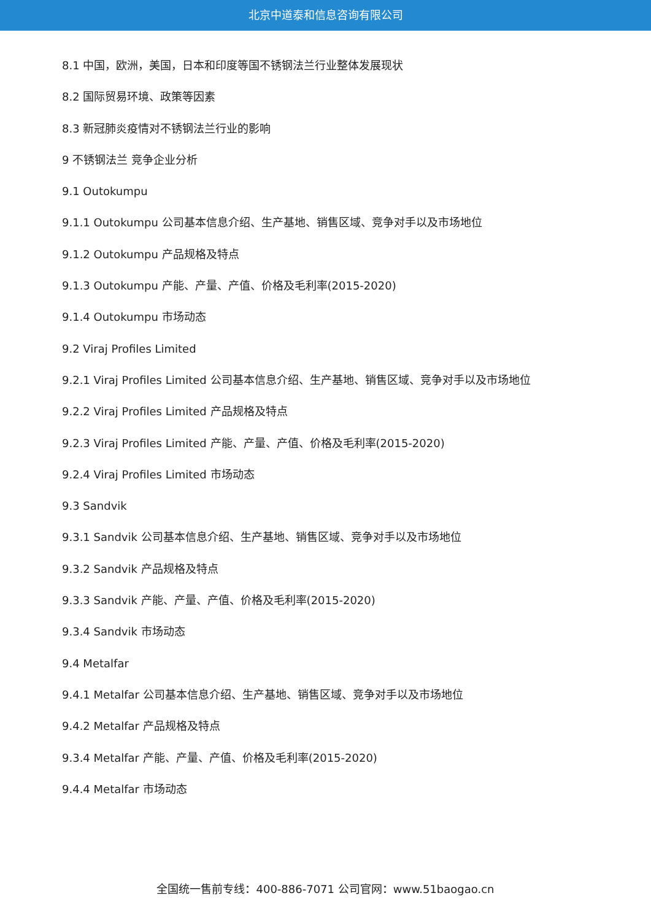北京中道泰和信息咨询有限公司
8.1 中国，欧洲，美国，日本和印度等国不锈钢法兰行业整体发展现状
8.2 国际贸易环境、政策等因素
8.3 新冠肺炎疫情对不锈钢法兰行业的影响
9 不锈钢法兰 竞争企业分析
9.1 Outokumpu
9.1.1 Outokumpu 公司基本信息介绍、生产基地、销售区域、竞争对手以及市场地位
9.1.2 Outokumpu 产品规格及特点
9.1.3 Outokumpu 产能、产量、产值、价格及毛利率(2015-2020)
9.1.4 Outokumpu 市场动态
9.2 Viraj Profiles Limited
9.2.1 Viraj Profiles Limited 公司基本信息介绍、生产基地、销售区域、竞争对手以及市场地位
9.2.2 Viraj Profiles Limited 产品规格及特点
9.2.3 Viraj Profiles Limited 产能、产量、产值、价格及毛利率(2015-2020)
9.2.4 Viraj Profiles Limited 市场动态
9.3 Sandvik
9.3.1 Sandvik 公司基本信息介绍、生产基地、销售区域、竞争对手以及市场地位
9.3.2 Sandvik 产品规格及特点
9.3.3 Sandvik 产能、产量、产值、价格及毛利率(2015-2020)
9.3.4 Sandvik 市场动态
9.4 Metalfar
9.4.1 Metalfar 公司基本信息介绍、生产基地、销售区域、竞争对手以及市场地位
9.4.2 Metalfar 产品规格及特点
9.3.4 Metalfar 产能、产量、产值、价格及毛利率(2015-2020)
9.4.4 Metalfar 市场动态
全国统一售前专线：400-886-7071 公司官网：www.51baogao.cn